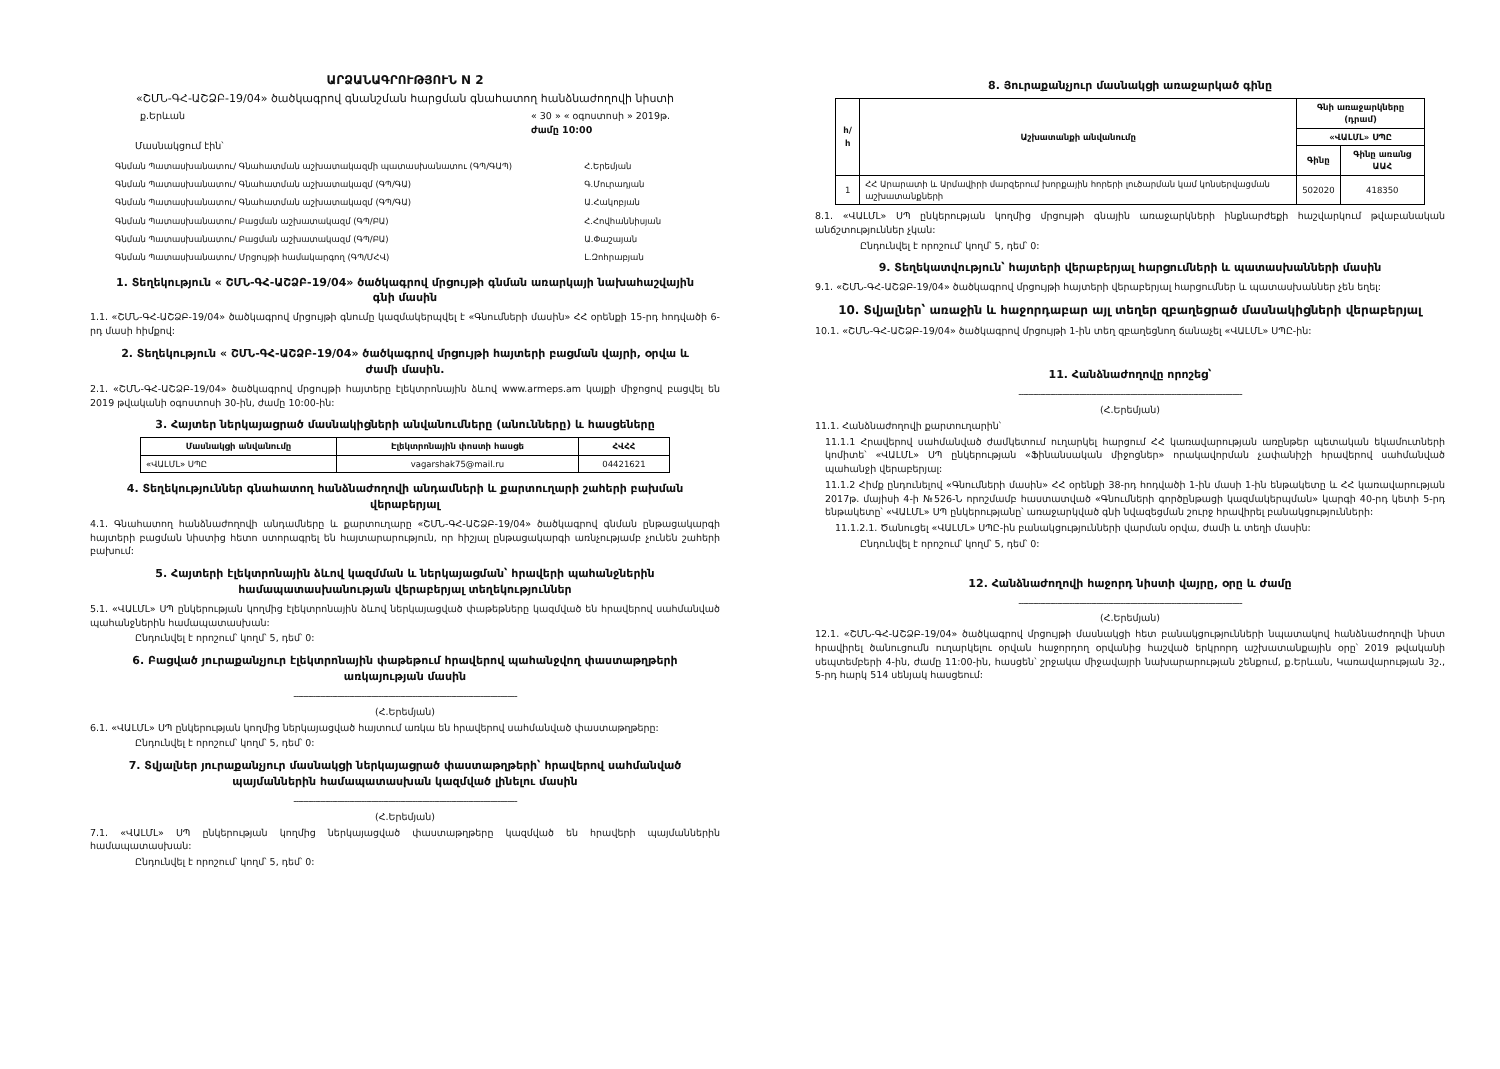ԱՐՁԱՆԱԳՐՈՒԹՅՈՒՆ N 2
«ՇՄՆ-ԳՀ-ԱՇՁԲ-19/04» ծածկագրով գնանշման հարցման գնահատող հանձնաժողովի նիստի
ք.Երևան « 30 » « օգոստոսի » 2019թ.
ժամը 10:00
Մասնակցում էին՝
| Գնման Պատասխանատու/ Գնահատման աշխատակազմի պատասխանատու (ԳՊ/ԳԱՊ) | Հ.Երեմյան |
| Գնման Պատասխանատու/ Գնահատման աշխատակազմ (ԳՊ/ԳԱ) | Գ.Մուրադյան |
| Գնման Պատասխանատու/ Գնահատման աշխատակազմ (ԳՊ/ԳԱ) | Ա.Հակոբյան |
| Գնման Պատասխանատու/ Բացման աշխատակազմ (ԳՊ/ԲԱ) | Հ.Հովհաննիսյան |
| Գնման Պատասխանատու/ Բացման աշխատակազմ (ԳՊ/ԲԱ) | Ա.Փաշայան |
| Գնման Պատասխանատու/ Մրցույթի համակարգող (ԳՊ/ՄՀՎ) | Լ.Զոհրաբյան |
1. Տեղեկություն « ՇՄՆ-ԳՀ-ԱՇՁԲ-19/04» ծածկագրով մրցույթի գնման առարկայի նախահաշվային գնի մասին
1.1. «ՇՄՆ-ԳՀ-ԱՇՁԲ-19/04» ծածկագրով մրցույթի գնումը կազմակերպվել է «Գնումների մասին» ՀՀ օրենքի 15-րդ հոդվածի 6-րդ մասի հիմքով:
2. Տեղեկություն « ՇՄՆ-ԳՀ-ԱՇՁԲ-19/04» ծածկագրով մրցույթի հայտերի բացման վայրի, օրվա և ժամի մասին.
2.1. «ՇՄՆ-ԳՀ-ԱՇՁԲ-19/04» ծածկագրով մրցույթի հայտերը էլեկտրոնային ձևով www.armeps.am կայքի միջոցով բացվել են 2019 թվականի օգոստոսի 30-ին, ժամը 10:00-ին:
3. Հայտեր ներկայացրած մասնակիցների անվանումները (անունները) և հասցեները
| Մասնակցի անվանումը | Էլեկտրոնային փոստի հասցե | ՀՎՀՀ |
| --- | --- | --- |
| «ՎԱԼՄԼ» ՍՊԸ | vagarshak75@mail.ru | 04421621 |
4. Տեղեկություններ գնահատող հանձնաժողովի անդամների և քարտուղարի շահերի բախման վերաբերյալ
4.1. Գնահատող հանձնաժողովի անդամները և քարտուղարը «ՇՄՆ-ԳՀ-ԱՇՁԲ-19/04» ծածկագրով գնման ընթացակարգի հայտերի բացման նիստից հետո ստորագրել են հայտարարություն, որ հիշյալ ընթացակարգի առնչությամբ չունեն շահերի բախում:
5. Հայտերի էլեկտրոնային ձևով կազմման և ներկայացման՝ հրավերի պահանջներին համապատասխանության վերաբերյալ տեղեկություններ
5.1. «ՎԱԼՄԼ» ՍՊ ընկերության կողմից էլեկտրոնային ձևով ներկայացված փաթեթները կազմված են հրավերով սահմանված պահանջներին համապատասխան:
Ընդունվել է որոշում՝ կողմ՝ 5, դեմ՝ 0:
6. Բացված յուրաքանչյուր էլեկտրոնային փաթեթում հրավերով պահանջվող փաստաթղթերի առկայության մասին
--------------------------------------------------------------------------------------------
(Հ.Երեմյան)
6.1. «ՎԱԼՄԼ» ՍՊ ընկերության կողմից ներկայացված հայտում առկա են հրավերով սահմանված փաստաթղթերը:
Ընդունվել է որոշում՝ կողմ՝ 5, դեմ՝ 0:
7. Տվյալներ յուրաքանչյուր մասնակցի ներկայացրած փաստաթղթերի՝ հրավերով սահմանված պայմաններին համապատասխան կազմված լինելու մասին
--------------------------------------------------------------------------------------------
(Հ.Երեմյան)
7.1. «ՎԱԼՄԼ» ՍՊ ընկերության կողմից ներկայացված փաստաթղթերը կազմված են հրավերի պայմաններին համապատասխան:
Ընդունվել է որոշում՝ կողմ՝ 5, դեմ՝ 0:
8. Յուրաքանչյուր մասնակցի առաջարկած գինը
| հ/հ | Աշխատանքի անվանումը | Գնի առաջարկները (դրամ) | |
| --- | --- | --- | --- |
| | | «ՎԱԼՄԼ» ՍՊԸ | |
| | | Գինը | Գինը առանց ԱԱՀ |
| 1 | ՀՀ Արարատի և Արմավիրի մարզերում խորքային հորերի լուծարման կամ կոնսերվացման աշխատանքների | 502020 | 418350 |
8.1. «ՎԱԼՄԼ» ՍՊ ընկերության կողմից մրցույթի գնային առաջարկների ինքնարժեքի հաշվարկում թվաբանական անճշտություններ չկան:
Ընդունվել է որոշում՝ կողմ՝ 5, դեմ՝ 0:
9. Տեղեկատվություն՝ հայտերի վերաբերյալ հարցումների և պատասխանների մասին
9.1. «ՇՄՆ-ԳՀ-ԱՇՁԲ-19/04» ծածկագրով մրցույթի հայտերի վերաբերյալ հարցումներ և պատասխաններ չեն եղել:
10. Տվյալներ՝ առաջին և հաջորդաբար այլ տեղեր զբաղեցրած մասնակիցների վերաբերյալ
10.1. «ՇՄՆ-ԳՀ-ԱՇՁԲ-19/04» ծածկագրով մրցույթի 1-ին տեղ զբաղեցնող ճանաչել «ՎԱԼՄԼ» ՍՊԸ-ին:
11. Հանձնաժողովը որոշեց՝
--------------------------------------------------------------------------------------------
(Հ.Երեմյան)
11.1. Հանձնաժողովի քարտուղարին՝
11.1.1 Հրավերով սահմանված ժամկետում ուղարկել հարցում ՀՀ կառավարության առընթեր պետական եկամուտների կոմիտե՝ «ՎԱԼՄԼ» ՍՊ ընկերության «Ֆինանսական միջոցներ» որակավորման չափանիշի հրավերով սահմանված պահանջի վերաբերյալ:
11.1.2 Հիմք ընդունելով «Գնումների մասին» ՀՀ օրենքի 38-րդ հոդվածի 1-ին մասի 1-ին ենթակետը և ՀՀ կառավարության 2017թ. մայիսի 4-ի №526-Ն որոշմամբ հաստատված «Գնումների գործընթացի կազմակերպման» կարգի 40-րդ կետի 5-րդ ենթակետը՝ «ՎԱԼՄԼ» ՍՊ ընկերությանը՝ առաջարկված գնի նվազեցման շուրջ հրավիրել բանակցությունների:
11.1.2.1. Ծանուցել «ՎԱԼՄԼ» ՍՊԸ-ին բանակցությունների վարման օրվա, ժամի և տեղի մասին:
Ընդունվել է որոշում՝ կողմ՝ 5, դեմ՝ 0:
12. Հանձնաժողովի հաջորդ նիստի վայրը, օրը և ժամը
--------------------------------------------------------------------------------------------
(Հ.Երեմյան)
12.1. «ՇՄՆ-ԳՀ-ԱՇՁԲ-19/04» ծածկագրով մրցույթի մասնակցի հետ բանակցությունների նպատակով հանձնաժողովի նիստ հրավիրել ծանուցումն ուղարկելու օրվան հաջորդող օրվանից հաշված երկրորդ աշխատանքային օրը՝ 2019 թվականի սեպտեմբերի 4-ին, ժամը 11:00-ին, հասցեն՝ շրջակա միջավայրի նախարարության շենքում, ք.Երևան, Կառավարության 3շ., 5-րդ հարկ 514 սենյակ հասցեում: